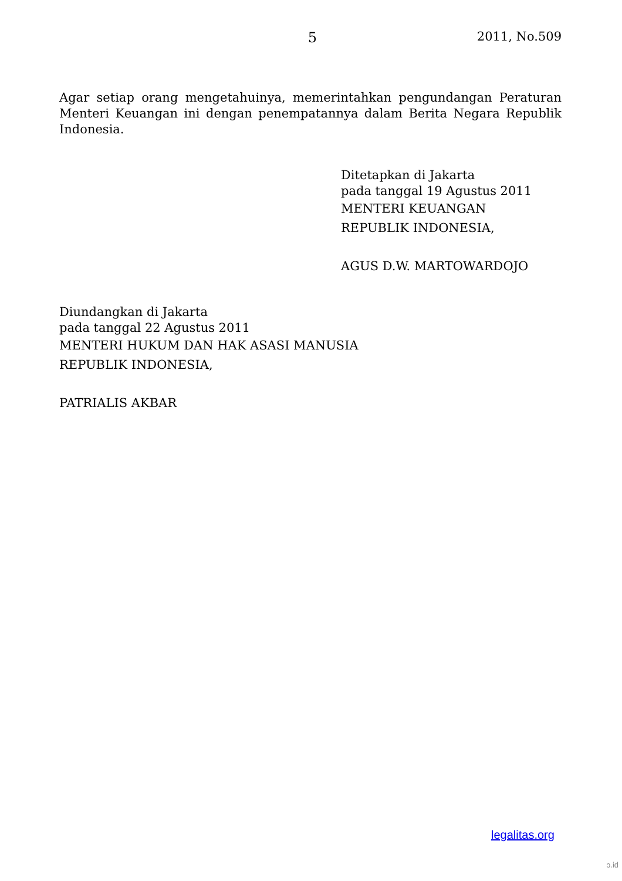5 2011, No.509
Agar setiap orang mengetahuinya, memerintahkan pengundangan Peraturan Menteri Keuangan ini dengan penempatannya dalam Berita Negara Republik Indonesia.
Ditetapkan di Jakarta
pada tanggal 19 Agustus 2011
MENTERI KEUANGAN
REPUBLIK INDONESIA,
AGUS D.W. MARTOWARDOJO
Diundangkan di Jakarta
pada tanggal 22 Agustus 2011
MENTERI HUKUM DAN HAK ASASI MANUSIA
REPUBLIK INDONESIA,
PATRIALIS AKBAR
legalitas.org
ɔ.id